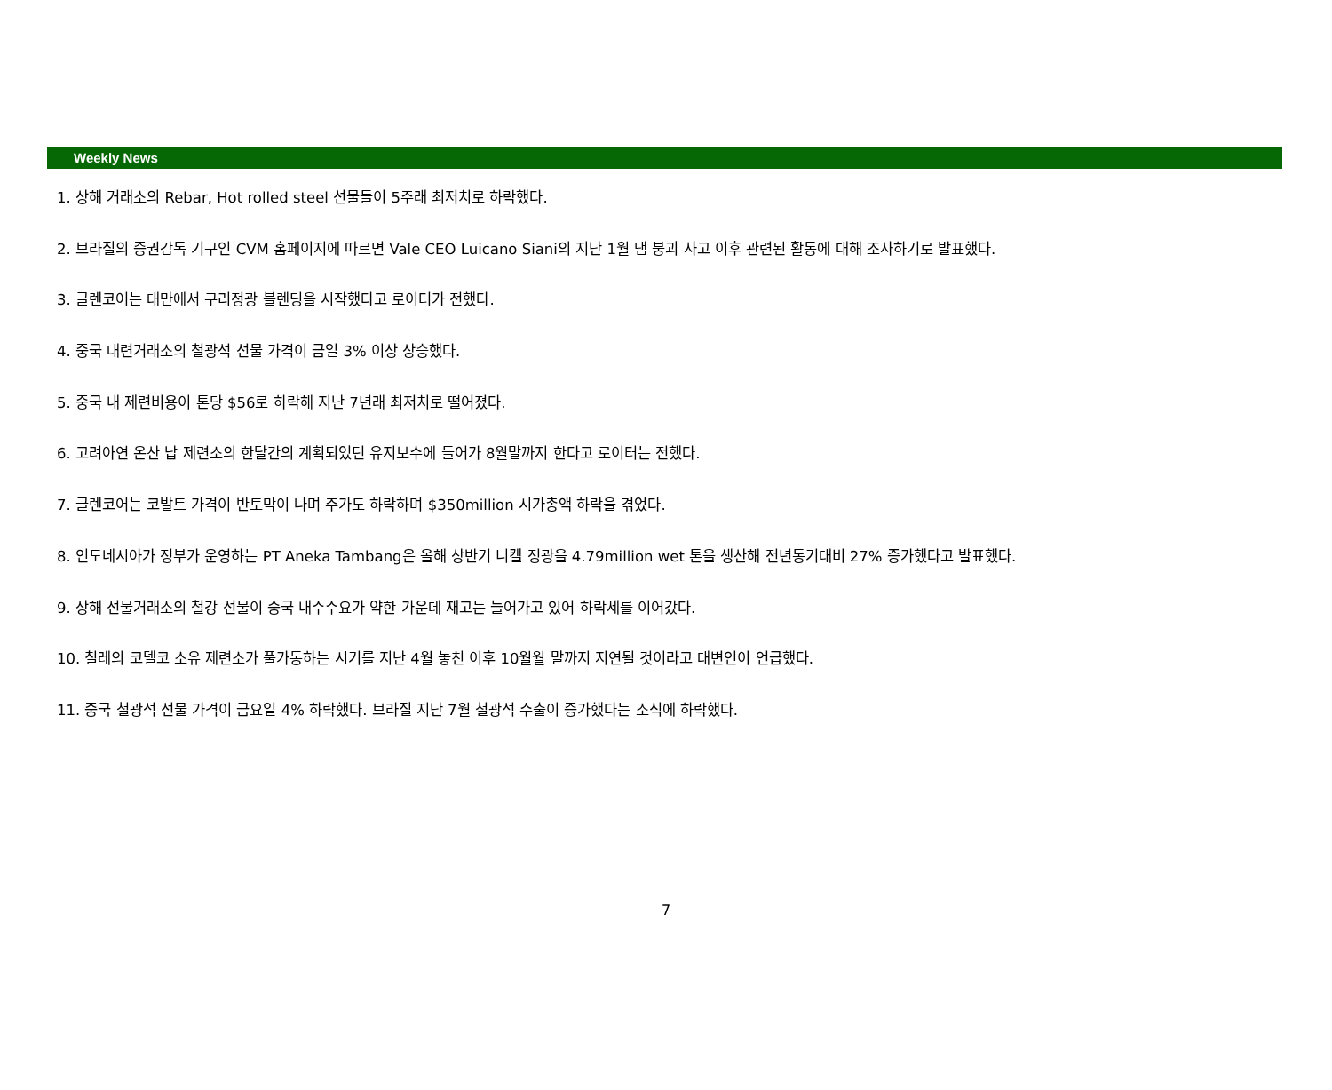Weekly News
1. 상해 거래소의 Rebar, Hot rolled steel 선물들이 5주래 최저치로 하락했다.
2. 브라질의 증권감독 기구인 CVM 홈페이지에 따르면 Vale CEO Luicano Siani의 지난 1월 댐 붕괴 사고 이후 관련된 활동에 대해 조사하기로 발표했다.
3. 글렌코어는 대만에서 구리정광 블렌딩을 시작했다고 로이터가 전했다.
4. 중국 대련거래소의 철광석 선물 가격이 금일 3% 이상 상승했다.
5. 중국 내 제련비용이 톤당 $56로 하락해 지난 7년래 최저치로 떨어졌다.
6. 고려아연 온산 납 제련소의 한달간의 계획되었던 유지보수에 들어가 8월말까지 한다고 로이터는 전했다.
7. 글렌코어는 코발트 가격이 반토막이 나며 주가도 하락하며 $350million 시가총액 하락을 겪었다.
8. 인도네시아가 정부가 운영하는 PT Aneka Tambang은 올해 상반기 니켈 정광을 4.79million wet 톤을 생산해 전년동기대비 27% 증가했다고 발표했다.
9. 상해 선물거래소의 철강 선물이 중국 내수수요가 약한 가운데 재고는 늘어가고 있어 하락세를 이어갔다.
10. 칠레의 코델코 소유 제련소가 풀가동하는 시기를 지난 4월 놓친 이후 10월월 말까지 지연될 것이라고 대변인이 언급했다.
11. 중국 철광석 선물 가격이 금요일 4% 하락했다. 브라질 지난 7월 철광석 수출이 증가했다는 소식에 하락했다.
7